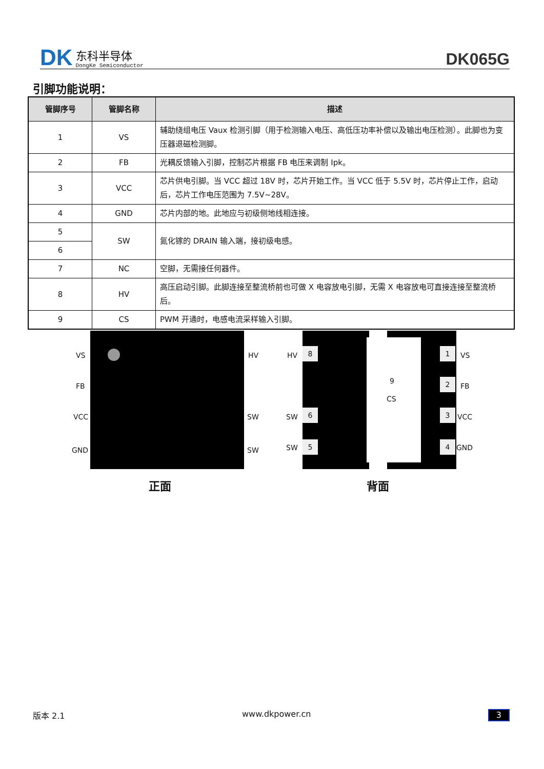DK
东科半导体
DongKe Semiconductor
DK065G
引脚功能说明：
| 管脚序号 | 管脚名称 | 描述 |
| --- | --- | --- |
| 1 | VS | 辅助绕组电压 Vaux 检测引脚（用于检测输入电压、高低压功率补偿以及输出电压检测）。此脚也为变压器退磁检测脚。 |
| 2 | FB | 光耦反馈输入引脚，控制芯片根据 FB 电压来调制 Ipk。 |
| 3 | VCC | 芯片供电引脚。当 VCC 超过 18V 时，芯片开始工作。当 VCC 低于 5.5V 时，芯片停止工作，启动后，芯片工作电压范围为 7.5V~28V。 |
| 4 | GND | 芯片内部的地。此地应与初级侧地线相连接。 |
| 5 | SW | 氮化镓的 DRAIN 输入端，接初级电感。 |
| 6 | | |
| 7 | NC | 空脚，无需接任何器件。 |
| 8 | HV | 高压启动引脚。此脚连接至整流桥前也可做 X 电容放电引脚，无需 X 电容放电可直接连接至整流桥后。 |
| 9 | CS | PWM 开通时，电感电流采样输入引脚。 |
VS
FB
VCC
GND
HV
SW
SW
正面
9
CS
HV
8
SW
6
SW 5
1
VS
2
FB
3
VCC
4 GND
背面
版本 2.1 www.dkpower.cn 3